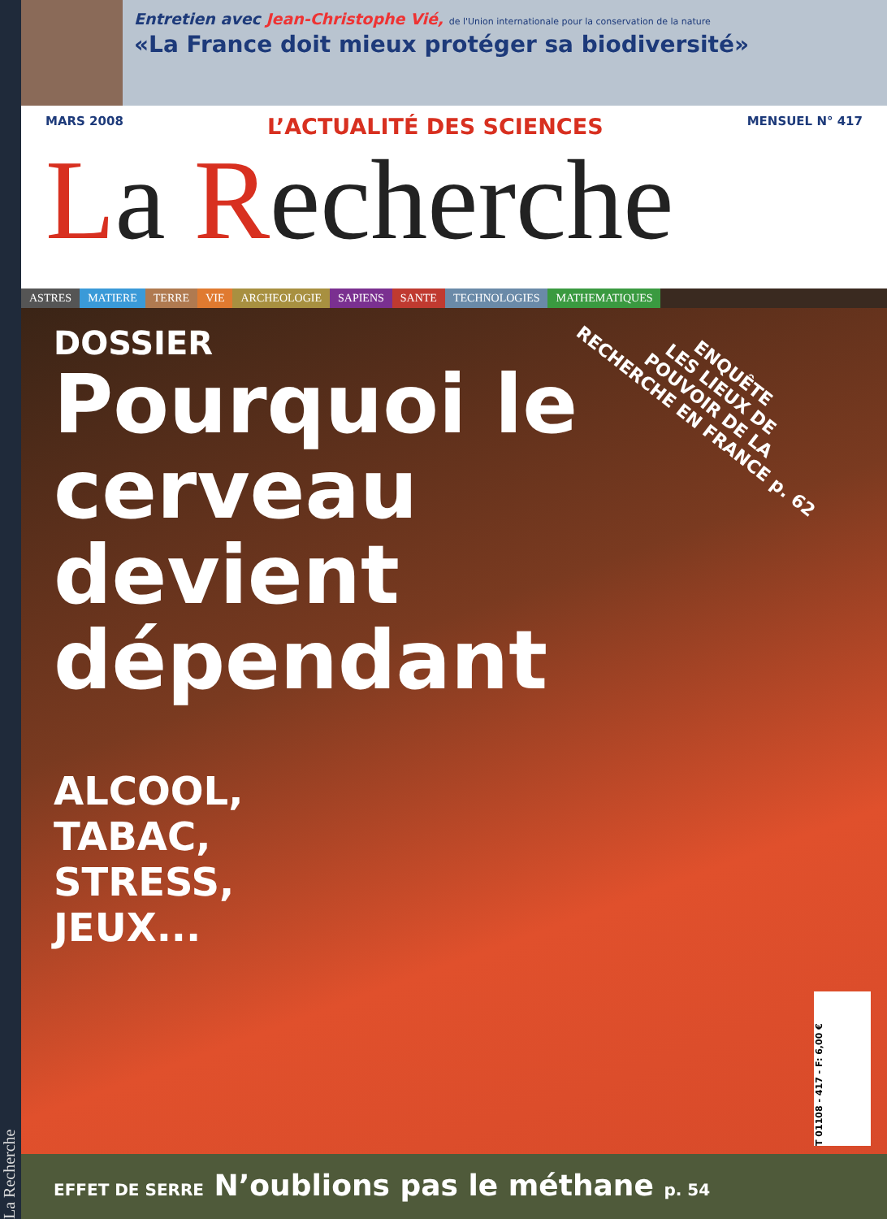La Recherche
Entretien avec Jean-Christophe Vié, de l'Union internationale pour la conservation de la nature
«La France doit mieux protéger sa biodiversité»
MARS 2008
L’ACTUALITÉ DES SCIENCES
MENSUEL N° 417
La Recherche
ASTRES MATIERE TERRE VIE ARCHEOLOGIE SAPIENS SANTE TECHNOLOGIES MATHEMATIQUES
DOSSIER
Pourquoi le
cerveau
devient
dépendant
ALCOOL,
TABAC,
STRESS,
JEUX...
ENQUÊTE
LES LIEUX DE
POUVOIR DE LA
RECHERCHE EN FRANCE p. 62
T 01108 - 417 - F: 6,00 €
EFFET DE SERRE N’oublions pas le méthane p. 54